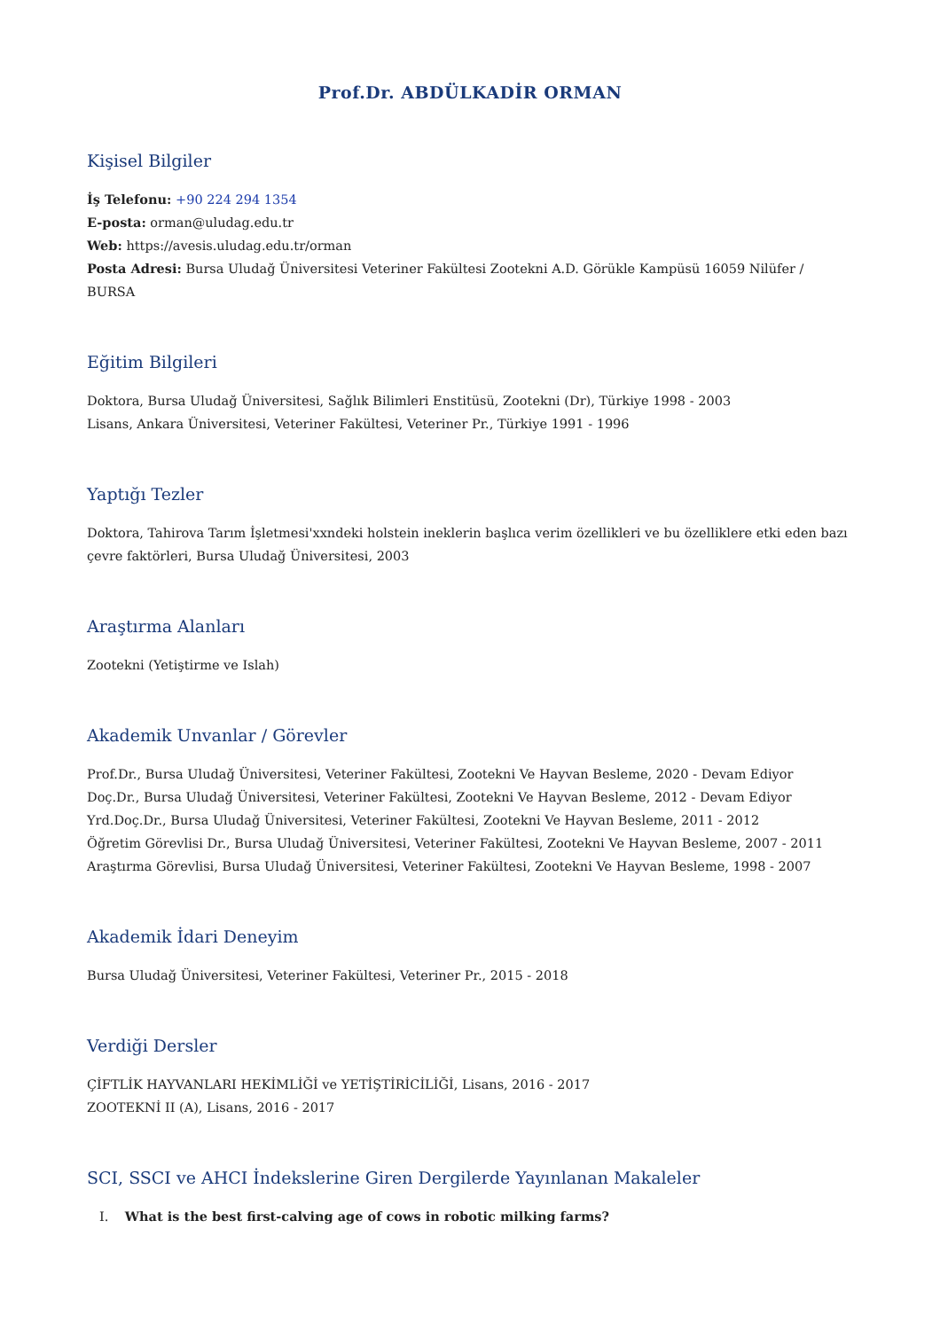Prof.Dr. ABDÜLKADİR ORMAN
Kişisel Bilgiler
İş Telefonu: +90 224 294 1354
E-posta: orman@uludag.edu.tr
Web: https://avesis.uludag.edu.tr/orman
Posta Adresi: Bursa Uludağ Üniversitesi Veteriner Fakültesi Zootekni A.D. Görükle Kampüsü 16059 Nilüfer / BURSA
Eğitim Bilgileri
Doktora, Bursa Uludağ Üniversitesi, Sağlık Bilimleri Enstitüsü, Zootekni (Dr), Türkiye 1998 - 2003
Lisans, Ankara Üniversitesi, Veteriner Fakültesi, Veteriner Pr., Türkiye 1991 - 1996
Yaptığı Tezler
Doktora, Tahirova Tarım İşletmesi'xxndeki holstein ineklerin başlıca verim özellikleri ve bu özelliklere etki eden bazı çevre faktörleri, Bursa Uludağ Üniversitesi, 2003
Araştırma Alanları
Zootekni (Yetiştirme ve Islah)
Akademik Unvanlar / Görevler
Prof.Dr., Bursa Uludağ Üniversitesi, Veteriner Fakültesi, Zootekni Ve Hayvan Besleme, 2020 - Devam Ediyor
Doç.Dr., Bursa Uludağ Üniversitesi, Veteriner Fakültesi, Zootekni Ve Hayvan Besleme, 2012 - Devam Ediyor
Yrd.Doç.Dr., Bursa Uludağ Üniversitesi, Veteriner Fakültesi, Zootekni Ve Hayvan Besleme, 2011 - 2012
Öğretim Görevlisi Dr., Bursa Uludağ Üniversitesi, Veteriner Fakültesi, Zootekni Ve Hayvan Besleme, 2007 - 2011
Araştırma Görevlisi, Bursa Uludağ Üniversitesi, Veteriner Fakültesi, Zootekni Ve Hayvan Besleme, 1998 - 2007
Akademik İdari Deneyim
Bursa Uludağ Üniversitesi, Veteriner Fakültesi, Veteriner Pr., 2015 - 2018
Verdiği Dersler
ÇİFTLİK HAYVANLARI HEKİMLİĞİ ve YETİŞTİRİCİLİĞİ, Lisans, 2016 - 2017
ZOOTEKNİ II (A), Lisans, 2016 - 2017
SCI, SSCI ve AHCI İndekslerine Giren Dergilerde Yayınlanan Makaleler
I. What is the best first-calving age of cows in robotic milking farms?